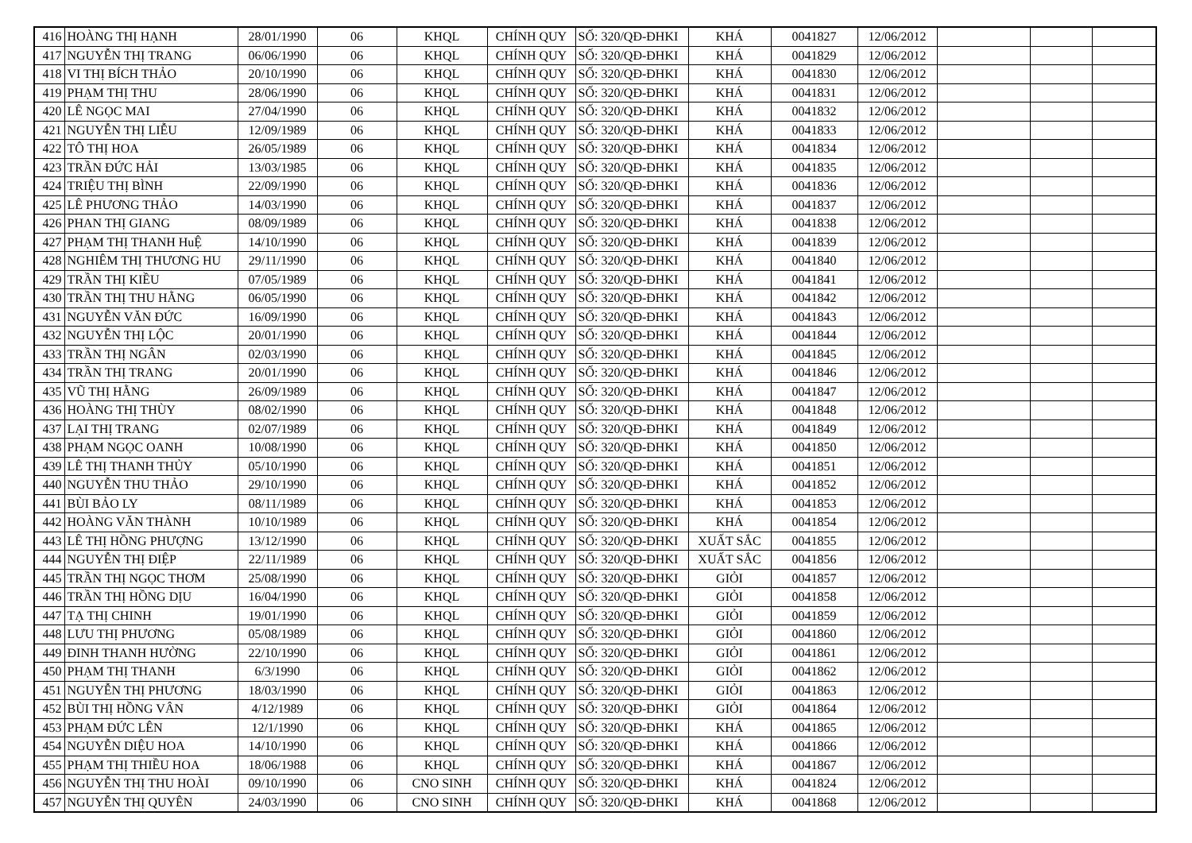| 416 | HOÀNG THỊ HẠNH | 28/01/1990 | 06 | KHQL | CHÍNH QUY | SỐ: 320/QĐ-ĐHKI | KHÁ | 0041827 | 12/06/2012 | | | |
| 417 | NGUYỄN THỊ TRANG | 06/06/1990 | 06 | KHQL | CHÍNH QUY | SỐ: 320/QĐ-ĐHKI | KHÁ | 0041829 | 12/06/2012 | | | |
| 418 | VI THỊ BÍCH THẢO | 20/10/1990 | 06 | KHQL | CHÍNH QUY | SỐ: 320/QĐ-ĐHKI | KHÁ | 0041830 | 12/06/2012 | | | |
| 419 | PHẠM THỊ THU | 28/06/1990 | 06 | KHQL | CHÍNH QUY | SỐ: 320/QĐ-ĐHKI | KHÁ | 0041831 | 12/06/2012 | | | |
| 420 | LÊ NGỌC MAI | 27/04/1990 | 06 | KHQL | CHÍNH QUY | SỐ: 320/QĐ-ĐHKI | KHÁ | 0041832 | 12/06/2012 | | | |
| 421 | NGUYỄN THỊ LIỄU | 12/09/1989 | 06 | KHQL | CHÍNH QUY | SỐ: 320/QĐ-ĐHKI | KHÁ | 0041833 | 12/06/2012 | | | |
| 422 | TÔ THỊ HOA | 26/05/1989 | 06 | KHQL | CHÍNH QUY | SỐ: 320/QĐ-ĐHKI | KHÁ | 0041834 | 12/06/2012 | | | |
| 423 | TRẦN ĐỨC HẢI | 13/03/1985 | 06 | KHQL | CHÍNH QUY | SỐ: 320/QĐ-ĐHKI | KHÁ | 0041835 | 12/06/2012 | | | |
| 424 | TRIỆU THỊ BÌNH | 22/09/1990 | 06 | KHQL | CHÍNH QUY | SỐ: 320/QĐ-ĐHKI | KHÁ | 0041836 | 12/06/2012 | | | |
| 425 | LÊ PHƯƠNG THẢO | 14/03/1990 | 06 | KHQL | CHÍNH QUY | SỐ: 320/QĐ-ĐHKI | KHÁ | 0041837 | 12/06/2012 | | | |
| 426 | PHAN THỊ GIANG | 08/09/1989 | 06 | KHQL | CHÍNH QUY | SỐ: 320/QĐ-ĐHKI | KHÁ | 0041838 | 12/06/2012 | | | |
| 427 | PHẠM THỊ THANH HuỆ | 14/10/1990 | 06 | KHQL | CHÍNH QUY | SỐ: 320/QĐ-ĐHKI | KHÁ | 0041839 | 12/06/2012 | | | |
| 428 | NGHIÊM THỊ THƯƠNG HU | 29/11/1990 | 06 | KHQL | CHÍNH QUY | SỐ: 320/QĐ-ĐHKI | KHÁ | 0041840 | 12/06/2012 | | | |
| 429 | TRẦN THỊ KIỀU | 07/05/1989 | 06 | KHQL | CHÍNH QUY | SỐ: 320/QĐ-ĐHKI | KHÁ | 0041841 | 12/06/2012 | | | |
| 430 | TRẦN THỊ THU HẰNG | 06/05/1990 | 06 | KHQL | CHÍNH QUY | SỐ: 320/QĐ-ĐHKI | KHÁ | 0041842 | 12/06/2012 | | | |
| 431 | NGUYỄN VĂN ĐỨC | 16/09/1990 | 06 | KHQL | CHÍNH QUY | SỐ: 320/QĐ-ĐHKI | KHÁ | 0041843 | 12/06/2012 | | | |
| 432 | NGUYỄN THỊ LỘC | 20/01/1990 | 06 | KHQL | CHÍNH QUY | SỐ: 320/QĐ-ĐHKI | KHÁ | 0041844 | 12/06/2012 | | | |
| 433 | TRẦN THỊ NGÂN | 02/03/1990 | 06 | KHQL | CHÍNH QUY | SỐ: 320/QĐ-ĐHKI | KHÁ | 0041845 | 12/06/2012 | | | |
| 434 | TRẦN THỊ TRANG | 20/01/1990 | 06 | KHQL | CHÍNH QUY | SỐ: 320/QĐ-ĐHKI | KHÁ | 0041846 | 12/06/2012 | | | |
| 435 | VŨ THỊ HẰNG | 26/09/1989 | 06 | KHQL | CHÍNH QUY | SỐ: 320/QĐ-ĐHKI | KHÁ | 0041847 | 12/06/2012 | | | |
| 436 | HOÀNG THỊ THÙY | 08/02/1990 | 06 | KHQL | CHÍNH QUY | SỐ: 320/QĐ-ĐHKI | KHÁ | 0041848 | 12/06/2012 | | | |
| 437 | LẠI THỊ TRANG | 02/07/1989 | 06 | KHQL | CHÍNH QUY | SỐ: 320/QĐ-ĐHKI | KHÁ | 0041849 | 12/06/2012 | | | |
| 438 | PHẠM NGỌC OANH | 10/08/1990 | 06 | KHQL | CHÍNH QUY | SỐ: 320/QĐ-ĐHKI | KHÁ | 0041850 | 12/06/2012 | | | |
| 439 | LÊ THỊ THANH THỦY | 05/10/1990 | 06 | KHQL | CHÍNH QUY | SỐ: 320/QĐ-ĐHKI | KHÁ | 0041851 | 12/06/2012 | | | |
| 440 | NGUYỄN THU THẢO | 29/10/1990 | 06 | KHQL | CHÍNH QUY | SỐ: 320/QĐ-ĐHKI | KHÁ | 0041852 | 12/06/2012 | | | |
| 441 | BÙI BẢO LY | 08/11/1989 | 06 | KHQL | CHÍNH QUY | SỐ: 320/QĐ-ĐHKI | KHÁ | 0041853 | 12/06/2012 | | | |
| 442 | HOÀNG VĂN THÀNH | 10/10/1989 | 06 | KHQL | CHÍNH QUY | SỐ: 320/QĐ-ĐHKI | KHÁ | 0041854 | 12/06/2012 | | | |
| 443 | LÊ THỊ HỒNG PHƯỢNG | 13/12/1990 | 06 | KHQL | CHÍNH QUY | SỐ: 320/QĐ-ĐHKI | XUẤT SẮC | 0041855 | 12/06/2012 | | | |
| 444 | NGUYỄN THỊ ĐIỆP | 22/11/1989 | 06 | KHQL | CHÍNH QUY | SỐ: 320/QĐ-ĐHKI | XUẤT SẮC | 0041856 | 12/06/2012 | | | |
| 445 | TRẦN THỊ NGỌC THƠM | 25/08/1990 | 06 | KHQL | CHÍNH QUY | SỐ: 320/QĐ-ĐHKI | GIỎI | 0041857 | 12/06/2012 | | | |
| 446 | TRẦN THỊ HỒNG DỊU | 16/04/1990 | 06 | KHQL | CHÍNH QUY | SỐ: 320/QĐ-ĐHKI | GIỎI | 0041858 | 12/06/2012 | | | |
| 447 | TẠ THỊ CHINH | 19/01/1990 | 06 | KHQL | CHÍNH QUY | SỐ: 320/QĐ-ĐHKI | GIỎI | 0041859 | 12/06/2012 | | | |
| 448 | LƯU THỊ PHƯƠNG | 05/08/1989 | 06 | KHQL | CHÍNH QUY | SỐ: 320/QĐ-ĐHKI | GIỎI | 0041860 | 12/06/2012 | | | |
| 449 | ĐINH THANH HƯỜNG | 22/10/1990 | 06 | KHQL | CHÍNH QUY | SỐ: 320/QĐ-ĐHKI | GIỎI | 0041861 | 12/06/2012 | | | |
| 450 | PHẠM THỊ THANH | 6/3/1990 | 06 | KHQL | CHÍNH QUY | SỐ: 320/QĐ-ĐHKI | GIỎI | 0041862 | 12/06/2012 | | | |
| 451 | NGUYỄN THỊ PHƯƠNG | 18/03/1990 | 06 | KHQL | CHÍNH QUY | SỐ: 320/QĐ-ĐHKI | GIỎI | 0041863 | 12/06/2012 | | | |
| 452 | BÙI THỊ HỒNG VÂN | 4/12/1989 | 06 | KHQL | CHÍNH QUY | SỐ: 320/QĐ-ĐHKI | GIỎI | 0041864 | 12/06/2012 | | | |
| 453 | PHẠM ĐỨC LÊN | 12/1/1990 | 06 | KHQL | CHÍNH QUY | SỐ: 320/QĐ-ĐHKI | KHÁ | 0041865 | 12/06/2012 | | | |
| 454 | NGUYỄN DIỆU HOA | 14/10/1990 | 06 | KHQL | CHÍNH QUY | SỐ: 320/QĐ-ĐHKI | KHÁ | 0041866 | 12/06/2012 | | | |
| 455 | PHẠM THỊ THIỀU HOA | 18/06/1988 | 06 | KHQL | CHÍNH QUY | SỐ: 320/QĐ-ĐHKI | KHÁ | 0041867 | 12/06/2012 | | | |
| 456 | NGUYỄN THỊ THU HOÀI | 09/10/1990 | 06 | CNO SINH | CHÍNH QUY | SỐ: 320/QĐ-ĐHKI | KHÁ | 0041824 | 12/06/2012 | | | |
| 457 | NGUYỄN THỊ QUYÊN | 24/03/1990 | 06 | CNO SINH | CHÍNH QUY | SỐ: 320/QĐ-ĐHKI | KHÁ | 0041868 | 12/06/2012 | | | |